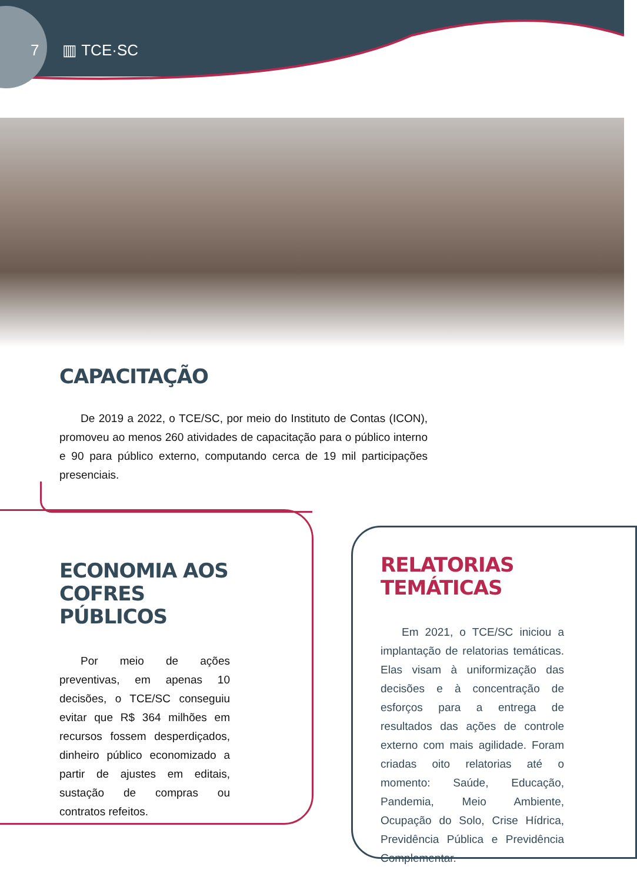7 ▥ TCE·SC
CAPACITAÇÃO
De 2019 a 2022, o TCE/SC, por meio do Instituto de Contas (ICON), promoveu ao menos 260 atividades de capacitação para o público interno e 90 para público externo, computando cerca de 19 mil participações presenciais.
ECONOMIA AOS
COFRES PÚBLICOS
Por meio de ações preventivas, em apenas 10 decisões, o TCE/SC conseguiu evitar que R$ 364 milhões em recursos fossem desperdiçados, dinheiro público economizado a partir de ajustes em editais, sustação de compras ou contratos refeitos.
RELATORIAS TEMÁTICAS
Em 2021, o TCE/SC iniciou a implantação de relatorias temáticas. Elas visam à uniformização das decisões e à concentração de esforços para a entrega de resultados das ações de controle externo com mais agilidade. Foram criadas oito relatorias até o momento: Saúde, Educação, Pandemia, Meio Ambiente, Ocupação do Solo, Crise Hídrica, Previdência Pública e Previdência Complementar.